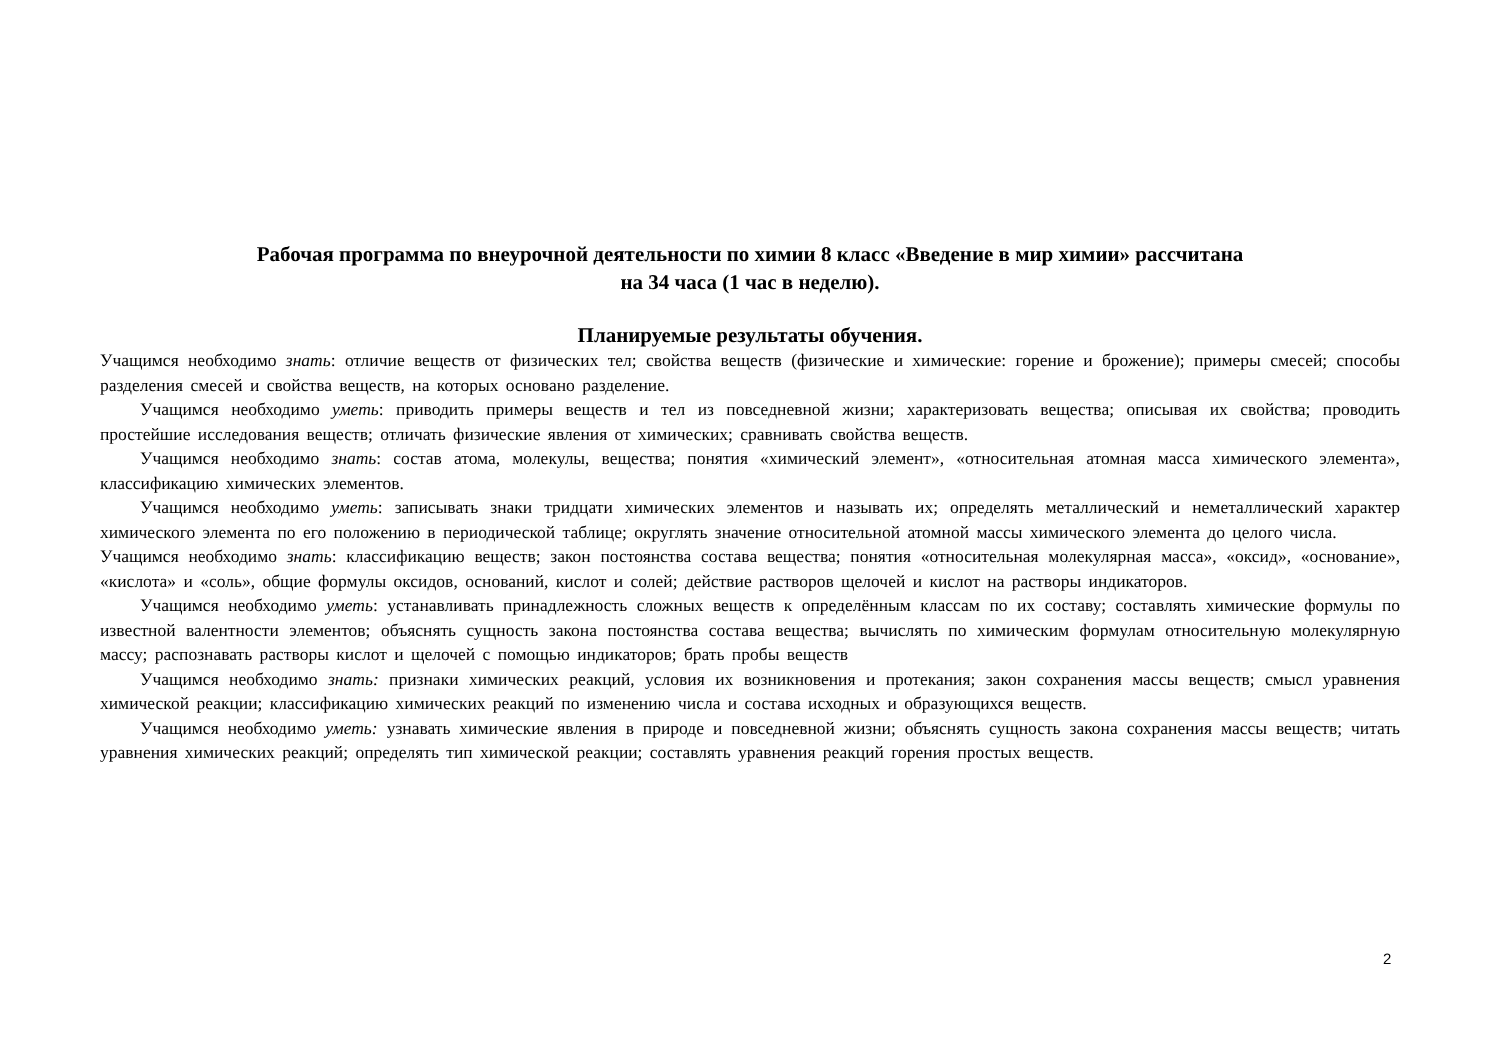Рабочая программа по внеурочной деятельности по химии 8 класс «Введение в мир химии» рассчитана
на 34 часа (1 час в неделю).
Планируемые результаты обучения.
Учащимся необходимо знать: отличие веществ от физических тел; свойства веществ (физические и химические: горение и брожение); примеры смесей; способы разделения смесей и свойства веществ, на которых основано разделение.
Учащимся необходимо уметь: приводить примеры веществ и тел из повседневной жизни; характеризовать вещества; описывая их свойства; проводить простейшие исследования веществ; отличать физические явления от химических; сравнивать свойства веществ.
Учащимся необходимо знать: состав атома, молекулы, вещества; понятия «химический элемент», «относительная атомная масса химического элемента», классификацию химических элементов.
Учащимся необходимо уметь: записывать знаки тридцати химических элементов и называть их; определять металлический и неметаллический характер химического элемента по его положению в периодической таблице; округлять значение относительной атомной массы химического элемента до целого числа.
Учащимся необходимо знать: классификацию веществ; закон постоянства состава вещества; понятия «относительная молекулярная масса», «оксид», «основание», «кислота» и «соль», общие формулы оксидов, оснований, кислот и солей; действие растворов щелочей и кислот на растворы индикаторов.
Учащимся необходимо уметь: устанавливать принадлежность сложных веществ к определённым классам по их составу; составлять химические формулы по известной валентности элементов; объяснять сущность закона постоянства состава вещества; вычислять по химическим формулам относительную молекулярную массу; распознавать растворы кислот и щелочей с помощью индикаторов; брать пробы веществ
Учащимся необходимо знать: признаки химических реакций, условия их возникновения и протекания; закон сохранения массы веществ; смысл уравнения химической реакции; классификацию химических реакций по изменению числа и состава исходных и образующихся веществ.
Учащимся необходимо уметь: узнавать химические явления в природе и повседневной жизни; объяснять сущность закона сохранения массы веществ; читать уравнения химических реакций; определять тип химической реакции; составлять уравнения реакций горения простых веществ.
2